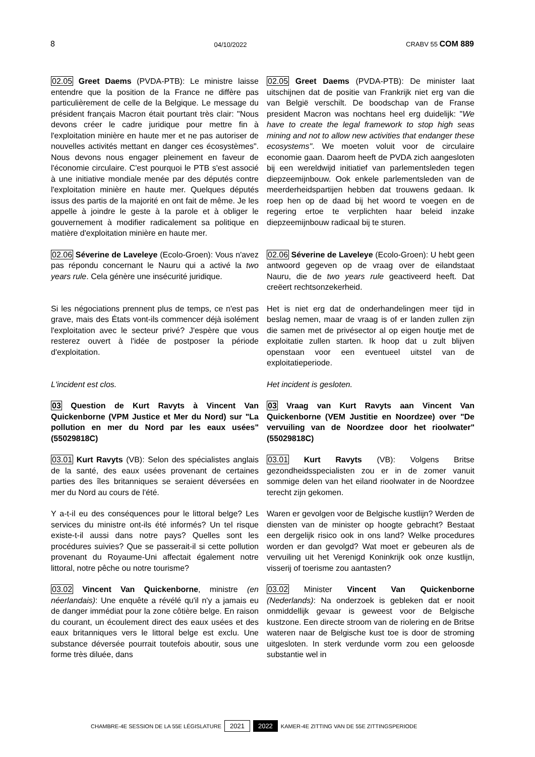8 04/10/2022 CRABV 55 COM 889
02.05 Greet Daems (PVDA-PTB): Le ministre laisse entendre que la position de la France ne diffère pas particulièrement de celle de la Belgique. Le message du président français Macron était pourtant très clair: "Nous devons créer le cadre juridique pour mettre fin à l'exploitation minière en haute mer et ne pas autoriser de nouvelles activités mettant en danger ces écosystèmes". Nous devons nous engager pleinement en faveur de l'économie circulaire. C'est pourquoi le PTB s'est associé à une initiative mondiale menée par des députés contre l'exploitation minière en haute mer. Quelques députés issus des partis de la majorité en ont fait de même. Je les appelle à joindre le geste à la parole et à obliger le gouvernement à modifier radicalement sa politique en matière d'exploitation minière en haute mer.
02.05 Greet Daems (PVDA-PTB): De minister laat uitschijnen dat de positie van Frankrijk niet erg van die van België verschilt. De boodschap van de Franse president Macron was nochtans heel erg duidelijk: "We have to create the legal framework to stop high seas mining and not to allow new activities that endanger these ecosystems". We moeten voluit voor de circulaire economie gaan. Daarom heeft de PVDA zich aangesloten bij een wereldwijd initiatief van parlementsleden tegen diepzeemijnbouw. Ook enkele parlementsleden van de meerderheidspartijen hebben dat trouwens gedaan. Ik roep hen op de daad bij het woord te voegen en de regering ertoe te verplichten haar beleid inzake diepzeemijnbouw radicaal bij te sturen.
02.06 Séverine de Laveleye (Ecolo-Groen): Vous n'avez pas répondu concernant le Nauru qui a activé la two years rule. Cela génère une insécurité juridique.
02.06 Séverine de Laveleye (Ecolo-Groen): U hebt geen antwoord gegeven op de vraag over de eilandstaat Nauru, die de two years rule geactiveerd heeft. Dat creëert rechtsonzekerheid.
Si les négociations prennent plus de temps, ce n'est pas grave, mais des États vont-ils commencer déjà isolément l'exploitation avec le secteur privé? J'espère que vous resterez ouvert à l'idée de postposer la période d'exploitation.
Het is niet erg dat de onderhandelingen meer tijd in beslag nemen, maar de vraag is of er landen zullen zijn die samen met de privésector al op eigen houtje met de exploitatie zullen starten. Ik hoop dat u zult blijven openstaan voor een eventueel uitstel van de exploitatieperiode.
L'incident est clos. Het incident is gesloten.
03 Question de Kurt Ravyts à Vincent Van Quickenborne (VPM Justice et Mer du Nord) sur "La pollution en mer du Nord par les eaux usées" (55029818C)
03 Vraag van Kurt Ravyts aan Vincent Van Quickenborne (VEM Justitie en Noordzee) over "De vervuiling van de Noordzee door het rioolwater" (55029818C)
03.01 Kurt Ravyts (VB): Selon des spécialistes anglais de la santé, des eaux usées provenant de certaines parties des îles britanniques se seraient déversées en mer du Nord au cours de l'été.
03.01 Kurt Ravyts (VB): Volgens Britse gezondheidsspecialisten zou er in de zomer vanuit sommige delen van het eiland rioolwater in de Noordzee terecht zijn gekomen.
Y a-t-il eu des conséquences pour le littoral belge? Les services du ministre ont-ils été informés? Un tel risque existe-t-il aussi dans notre pays? Quelles sont les procédures suivies? Que se passerait-il si cette pollution provenant du Royaume-Uni affectait également notre littoral, notre pêche ou notre tourisme?
Waren er gevolgen voor de Belgische kustlijn? Werden de diensten van de minister op hoogte gebracht? Bestaat een dergelijk risico ook in ons land? Welke procedures worden er dan gevolgd? Wat moet er gebeuren als de vervuiling uit het Verenigd Koninkrijk ook onze kustlijn, visserij of toerisme zou aantasten?
03.02 Vincent Van Quickenborne, ministre (en néerlandais): Une enquête a révélé qu'il n'y a jamais eu de danger immédiat pour la zone côtière belge. En raison du courant, un écoulement direct des eaux usées et des eaux britanniques vers le littoral belge est exclu. Une substance déversée pourrait toutefois aboutir, sous une forme très diluée, dans
03.02 Minister Vincent Van Quickenborne (Nederlands): Na onderzoek is gebleken dat er nooit onmiddellijk gevaar is geweest voor de Belgische kustzone. Een directe stroom van de riolering en de Britse wateren naar de Belgische kust toe is door de stroming uitgesloten. In sterk verdunde vorm zou een geloosde substantie wel in
CHAMBRE-4E SESSION DE LA 55E LÉGISLATURE 2021 2022 KAMER-4E ZITTING VAN DE 55E ZITTINGSPERIODE